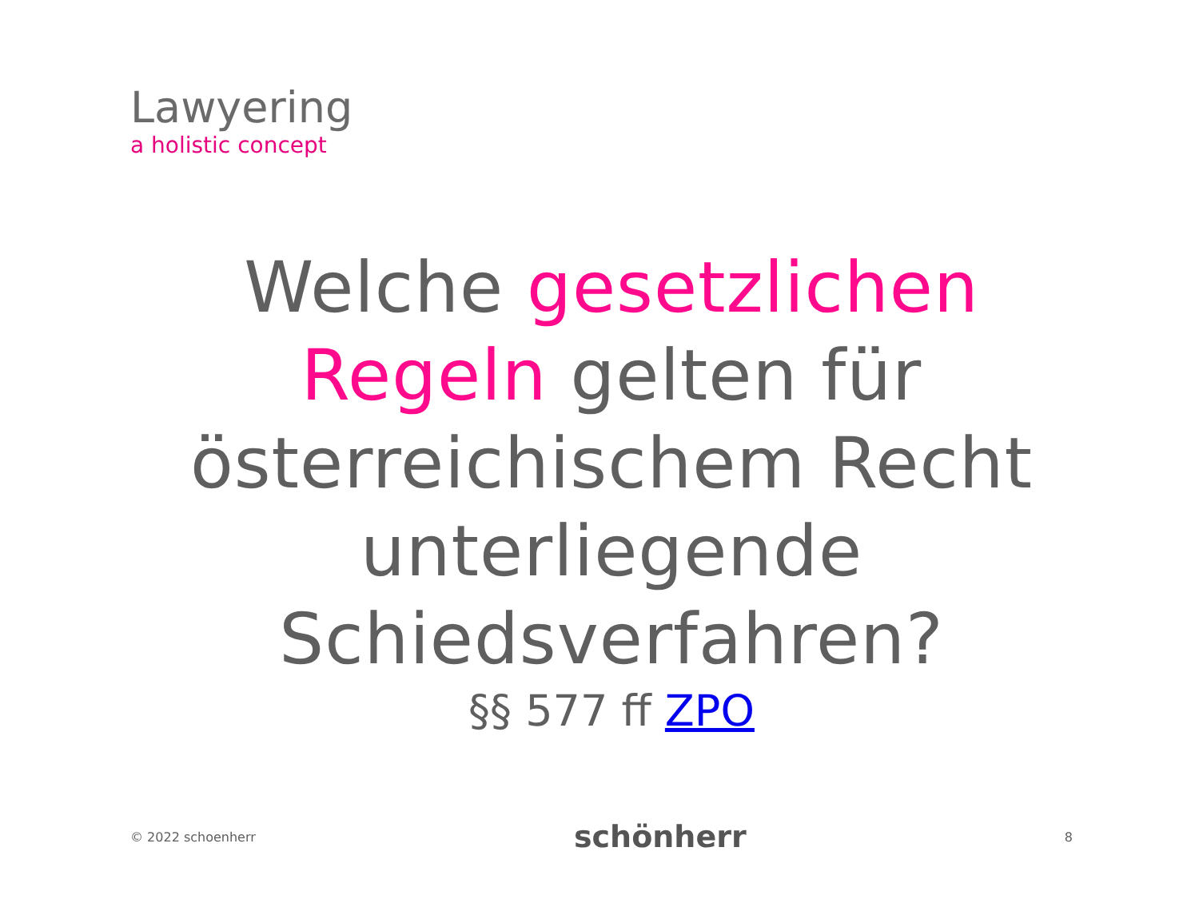Lawyering
a holistic concept
Welche gesetzlichen
Regeln gelten für
österreichischem Recht
unterliegende
Schiedsverfahren?
§§ 577 ff ZPO
© 2022 schoenherr schönherr 8